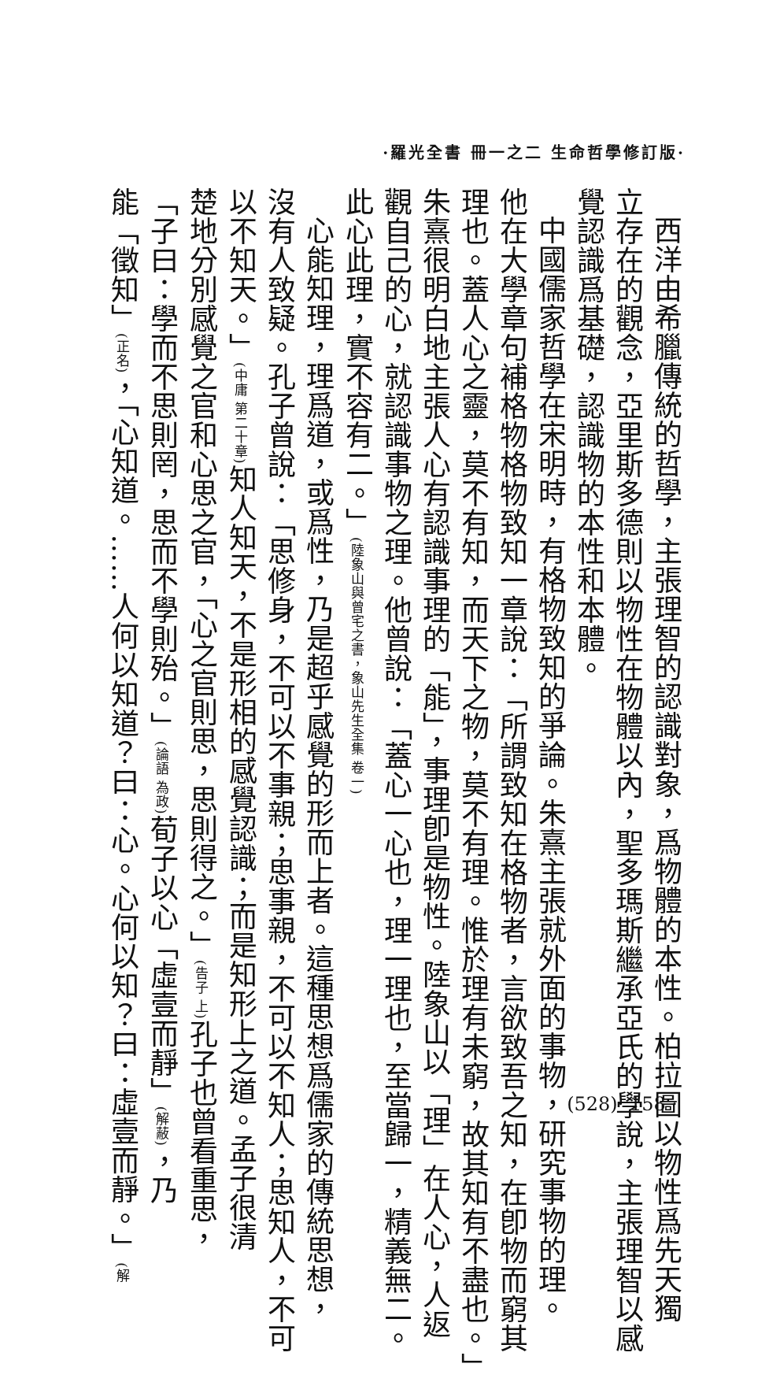·羅光全書 冊一之二 生命哲學修訂版·
西洋由希臘傳統的哲學，主張理智的認識對象，爲物體的本性。柏拉圖以物性爲先天獨
立存在的觀念，亞里斯多德則以物性在物體以內，聖多瑪斯繼承亞氏的學說，主張理智以感
覺認識爲基礎，認識物的本性和本體。
中國儒家哲學在宋明時，有格物致知的爭論。朱熹主張就外面的事物，研究事物的理。
他在大學章句補格物格物致知一章說：「所謂致知在格物者，言欲致吾之知，在卽物而窮其
理也。蓋人心之靈，莫不有知，而天下之物，莫不有理。惟於理有未窮，故其知有不盡也。」
朱熹很明白地主張人心有認識事理的「能」，事理卽是物性。陸象山以「理」在人心，人返
觀自己的心，就認識事物之理。他曾說：「蓋心一心也，理一理也，至當歸一，精義無二。
此心此理，實不容有二。」(陸象山與曾宅之書，象山先生全集 卷一)
心能知理，理爲道，或爲性，乃是超乎感覺的形而上者。這種思想爲儒家的傳統思想，
沒有人致疑。孔子曾說：「思修身，不可以不事親；思事親，不可以不知人；思知人，不可
以不知天。」(中庸 第二十章) 知人知天，不是形相的感覺認識；而是知形上之道。孟子很清
楚地分別感覺之官和心思之官，「心之官則思，思則得之。」(告子 上) 孔子也曾看重思，
「子曰：學而不思則罔，思而不學則殆。」(論語 為政) 荀子以心「虛壹而靜」(解蔽)，乃
能「徵知」(正名)，「心知道。……人何以知道？曰：心。心何以知？曰：虛壹而靜。」(解
(528)· 158 ·